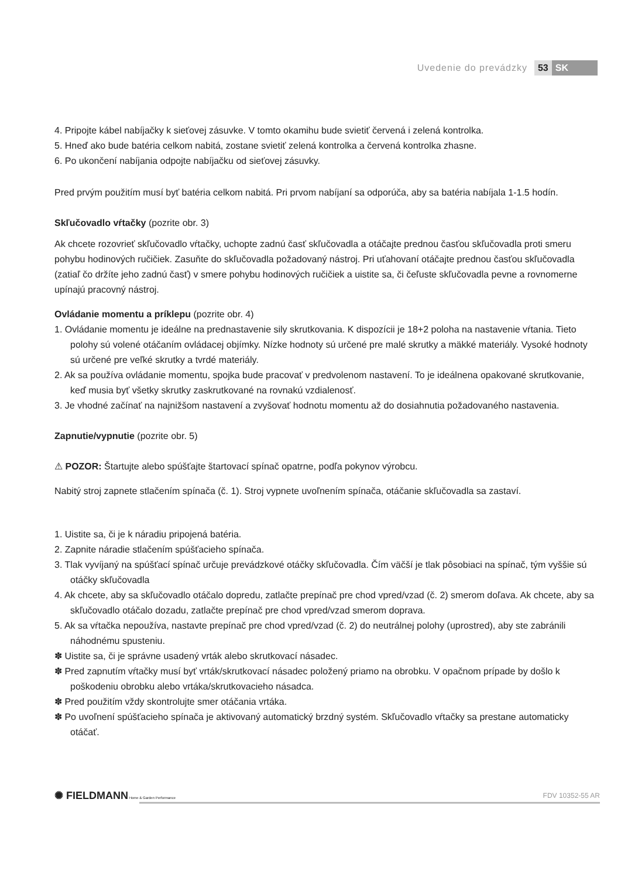Uvedenie do prevádzky 53 SK
4. Pripojte kábel nabíjačky k sieťovej zásuvke. V tomto okamihu bude svietiť červená i zelená kontrolka.
5. Hneď ako bude batéria celkom nabitá, zostane svietiť zelená kontrolka a červená kontrolka zhasne.
6. Po ukončení nabíjania odpojte nabíjačku od sieťovej zásuvky.
Pred prvým použitím musí byť batéria celkom nabitá. Pri prvom nabíjaní sa odporúča, aby sa batéria nabíjala 1-1.5 hodín.
Skľučovadlo vŕtačky (pozrite obr. 3)
Ak chcete rozovrieť skľučovadlo vŕtačky, uchopte zadnú časť skľučovadla a otáčajte prednou časťou skľučovadla proti smeru pohybu hodinových ručičiek. Zasuňte do skľučovadla požadovaný nástroj. Pri uťahovaní otáčajte prednou časťou skľučovadla (zatiaľ čo držíte jeho zadnú časť) v smere pohybu hodinových ručičiek a uistite sa, či čeľuste skľučovadla pevne a rovnomerne upínajú pracovný nástroj.
Ovládanie momentu a príklepu (pozrite obr. 4)
1. Ovládanie momentu je ideálne na prednastavenie sily skrutkovania. K dispozícii je 18+2 poloha na nastavenie vŕtania. Tieto polohy sú volené otáčaním ovládacej objímky. Nízke hodnoty sú určené pre malé skrutky a mäkké materiály. Vysoké hodnoty sú určené pre veľké skrutky a tvrdé materiály.
2. Ak sa používa ovládanie momentu, spojka bude pracovať v predvolenom nastavení. To je ideálnena opakované skrutkovanie, keď musia byť všetky skrutky zaskrutkované na rovnakú vzdialenosť.
3. Je vhodné začínať na najnižšom nastavení a zvyšovať hodnotu momentu až do dosiahnutia požadovaného nastavenia.
Zapnutie/vypnutie (pozrite obr. 5)
⚠ POZOR: Štartujte alebo spúšťajte štartovací spínač opatrne, podľa pokynov výrobcu.
Nabitý stroj zapnete stlačením spínača (č. 1). Stroj vypnete uvoľnením spínača, otáčanie skľučovadla sa zastaví.
1. Uistite sa, či je k náradiu pripojená batéria.
2. Zapnite náradie stlačením spúšťacieho spínača.
3. Tlak vyvíjaný na spúšťací spínač určuje prevádzkové otáčky skľučovadla. Čím väčší je tlak pôsobiaci na spínač, tým vyššie sú otáčky skľučovadla
4. Ak chcete, aby sa skľučovadlo otáčalo dopredu, zatlačte prepínač pre chod vpred/vzad (č. 2) smerom doľava. Ak chcete, aby sa skľučovadlo otáčalo dozadu, zatlačte prepínač pre chod vpred/vzad smerom doprava.
5. Ak sa vŕtačka nepoužíva, nastavte prepínač pre chod vpred/vzad (č. 2) do neutrálnej polohy (uprostred), aby ste zabránili náhodnému spusteniu.
✽ Uistite sa, či je správne usadený vrták alebo skrutkovací násadec.
✽ Pred zapnutím vŕtačky musí byť vrták/skrutkovací násadec položený priamo na obrobku. V opačnom prípade by došlo k poškodeniu obrobku alebo vrtáka/skrutkovacieho násadca.
✽ Pred použitím vždy skontrolujte smer otáčania vrtáka.
✽ Po uvoľnení spúšťacieho spínača je aktivovaný automatický brzdný systém. Skľučovadlo vŕtačky sa prestane automaticky otáčať.
✺ FIELDMANN Home & Garden Performance FDV 10352-55 AR